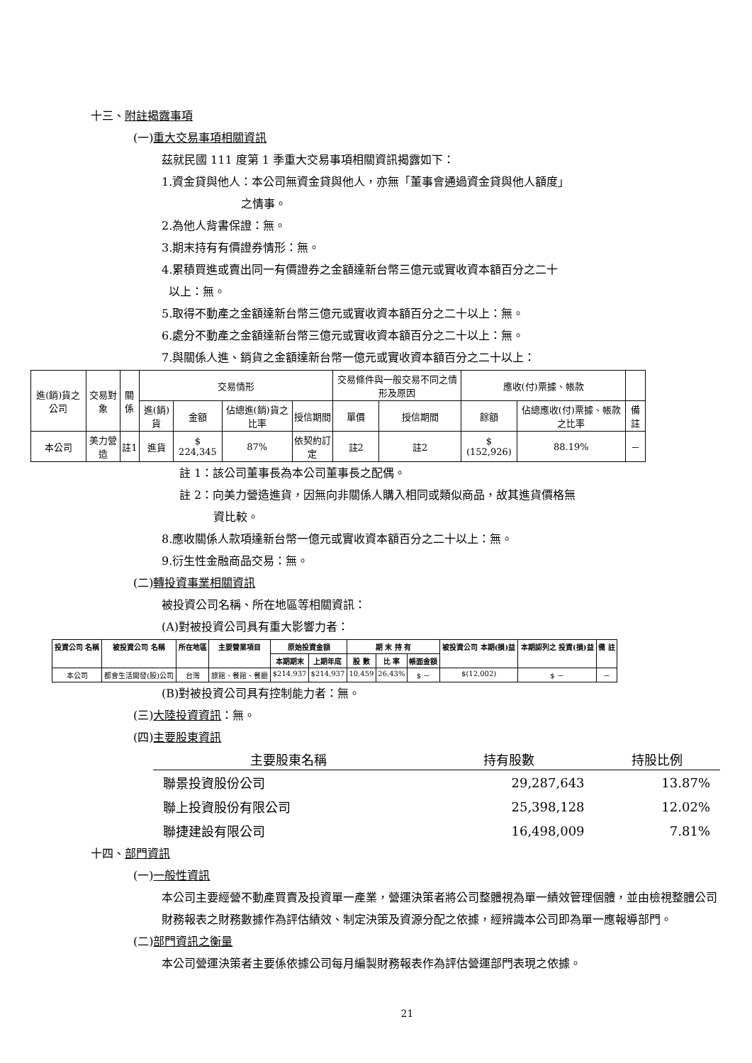十三、附註揭露事項
(一)重大交易事項相關資訊
茲就民國 111 度第 1 季重大交易事項相關資訊揭露如下：
1.資金貸與他人：本公司無資金貸與他人，亦無「董事會通過資金貸與他人額度」
　　　　　　　之情事。
2.為他人背書保證：無。
3.期末持有有價證券情形：無。
4.累積買進或賣出同一有價證券之金額達新台幣三億元或實收資本額百分之二十
以上：無。
5.取得不動產之金額達新台幣三億元或實收資本額百分之二十以上：無。
6.處分不動產之金額達新台幣三億元或實收資本額百分之二十以上：無。
7.與關係人進、銷貨之金額達新台幣一億元或實收資本額百分之二十以上：
| 進(銷)貨之公司 | 交易對象 | 關係 | 交易情形 | | | | 交易條件與一般交易不同之情形及原因 | | 應收(付)票據、帳款 | | |
| --- | --- | --- | --- | --- | --- | --- | --- | --- | --- | --- | --- |
| | | | 進(銷)貨 | 金額 | 佔總進(銷)貨之比率 | 授信期間 | 單價 | 授信期間 | 餘額 | 佔總應收(付)票據、帳款之比率 | 備註 |
| 本公司 | 美力營造 | 註1 | 進貨 | $ 224,345 | 87% | 依契約訂定 | 註2 | 註2 | $ (152,926) | 88.19% | － |
註 1：該公司董事長為本公司董事長之配偶。
註 2：向美力營造進貨，因無向非關係人購入相同或類似商品，故其進貨價格無
　　　資比較。
8.應收關係人款項達新台幣一億元或實收資本額百分之二十以上：無。
9.衍生性金融商品交易：無。
(二)轉投資事業相關資訊
被投資公司名稱、所在地區等相關資訊：
(A)對被投資公司具有重大影響力者：
| 投資公司 名稱 | 被投資公司 名稱 | 所在地區 | 主要營業項目 | 原始投資金額 | | 期 末 持 有 | | | 被投資公司 本期(損)益 | 本期認列之 投資(損)益 | 備 註 |
| --- | --- | --- | --- | --- | --- | --- | --- | --- | --- | --- | --- |
| | | | | 本期期末 | 上期年底 | 股 數 | 比 率 | 帳面金額 | | | |
| 本公司 | 都會生活開發(股)公司 | 台灣 | 旅館、餐館、餐廳 | $214,937 | $214,937 | 10,459 | 26.43% | $ － | $(12,002) | $ － | － |
(B)對被投資公司具有控制能力者：無。
(三)大陸投資資訊：無。
(四)主要股東資訊
| 主要股東名稱 | 持有股數 | 持股比例 |
| --- | --- | --- |
| 聯景投資股份公司 | 29,287,643 | 13.87% |
| 聯上投資股份有限公司 | 25,398,128 | 12.02% |
| 聯捷建設有限公司 | 16,498,009 | 7.81% |
十四、部門資訊
(一)一般性資訊
本公司主要經營不動產買賣及投資單一產業，營運決策者將公司整體視為單一績效管理個體，並由檢視整體公司財務報表之財務數據作為評估績效、制定決策及資源分配之依據，經辨識本公司即為單一應報導部門。
(二)部門資訊之衡量
本公司營運決策者主要係依據公司每月編製財務報表作為評估營運部門表現之依據。
21